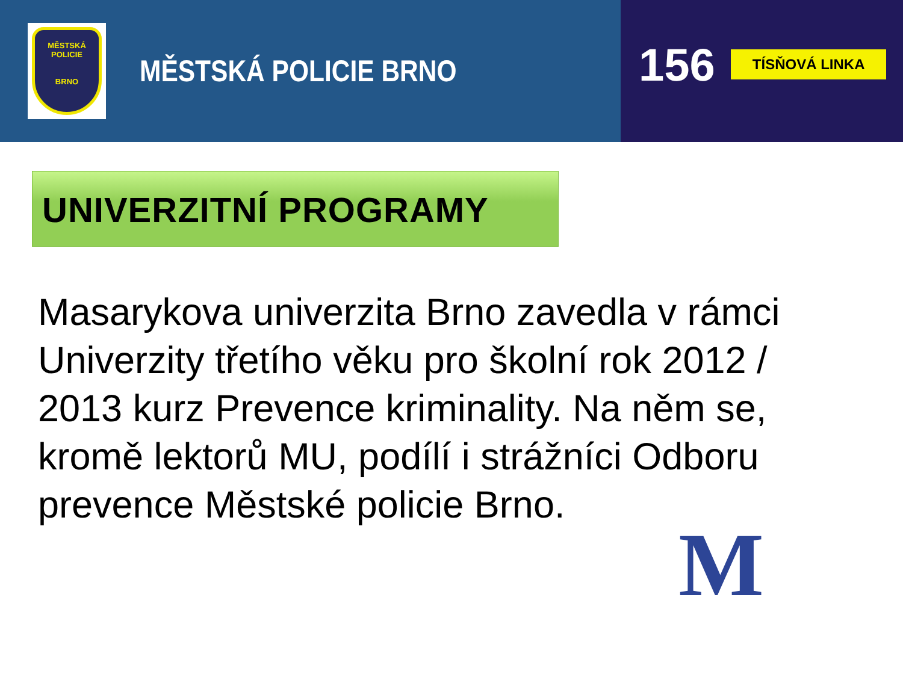MĚSTSKÁ
POLICIE
BRNO
MĚSTSKÁ POLICIE BRNO
156
TÍSŇOVÁ LINKA
UNIVERZITNÍ PROGRAMY
Masarykova univerzita Brno zavedla v rámci Univerzity třetího věku pro školní rok 2012 / 2013 kurz Prevence kriminality. Na něm se, kromě lektorů MU, podílí i strážníci Odboru prevence Městské policie Brno.
M